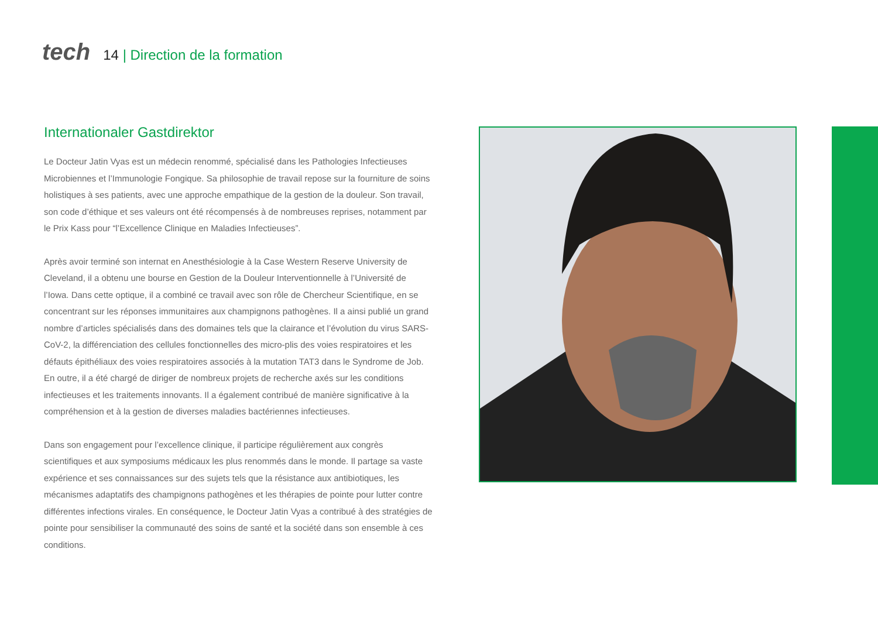tech
14 | Direction de la formation
Internationaler Gastdirektor
Le Docteur Jatin Vyas est un médecin renommé, spécialisé dans les Pathologies Infectieuses Microbiennes et l’Immunologie Fongique. Sa philosophie de travail repose sur la fourniture de soins holistiques à ses patients, avec une approche empathique de la gestion de la douleur. Son travail, son code d’éthique et ses valeurs ont été récompensés à de nombreuses reprises, notamment par le Prix Kass pour “l’Excellence Clinique en Maladies Infectieuses”.
Après avoir terminé son internat en Anesthésiologie à la Case Western Reserve University de Cleveland, il a obtenu une bourse en Gestion de la Douleur Interventionnelle à l’Université de l’Iowa. Dans cette optique, il a combiné ce travail avec son rôle de Chercheur Scientifique, en se concentrant sur les réponses immunitaires aux champignons pathogènes. Il a ainsi publié un grand nombre d’articles spécialisés dans des domaines tels que la clairance et l’évolution du virus SARS-CoV-2, la différenciation des cellules fonctionnelles des micro-plis des voies respiratoires et les défauts épithéliaux des voies respiratoires associés à la mutation TAT3 dans le Syndrome de Job. En outre, il a été chargé de diriger de nombreux projets de recherche axés sur les conditions infectieuses et les traitements innovants. Il a également contribué de manière significative à la compréhension et à la gestion de diverses maladies bactériennes infectieuses.
Dans son engagement pour l’excellence clinique, il participe régulièrement aux congrès scientifiques et aux symposiums médicaux les plus renommés dans le monde. Il partage sa vaste expérience et ses connaissances sur des sujets tels que la résistance aux antibiotiques, les mécanismes adaptatifs des champignons pathogènes et les thérapies de pointe pour lutter contre différentes infections virales. En conséquence, le Docteur Jatin Vyas a contribué à des stratégies de pointe pour sensibiliser la communauté des soins de santé et la société dans son ensemble à ces conditions.